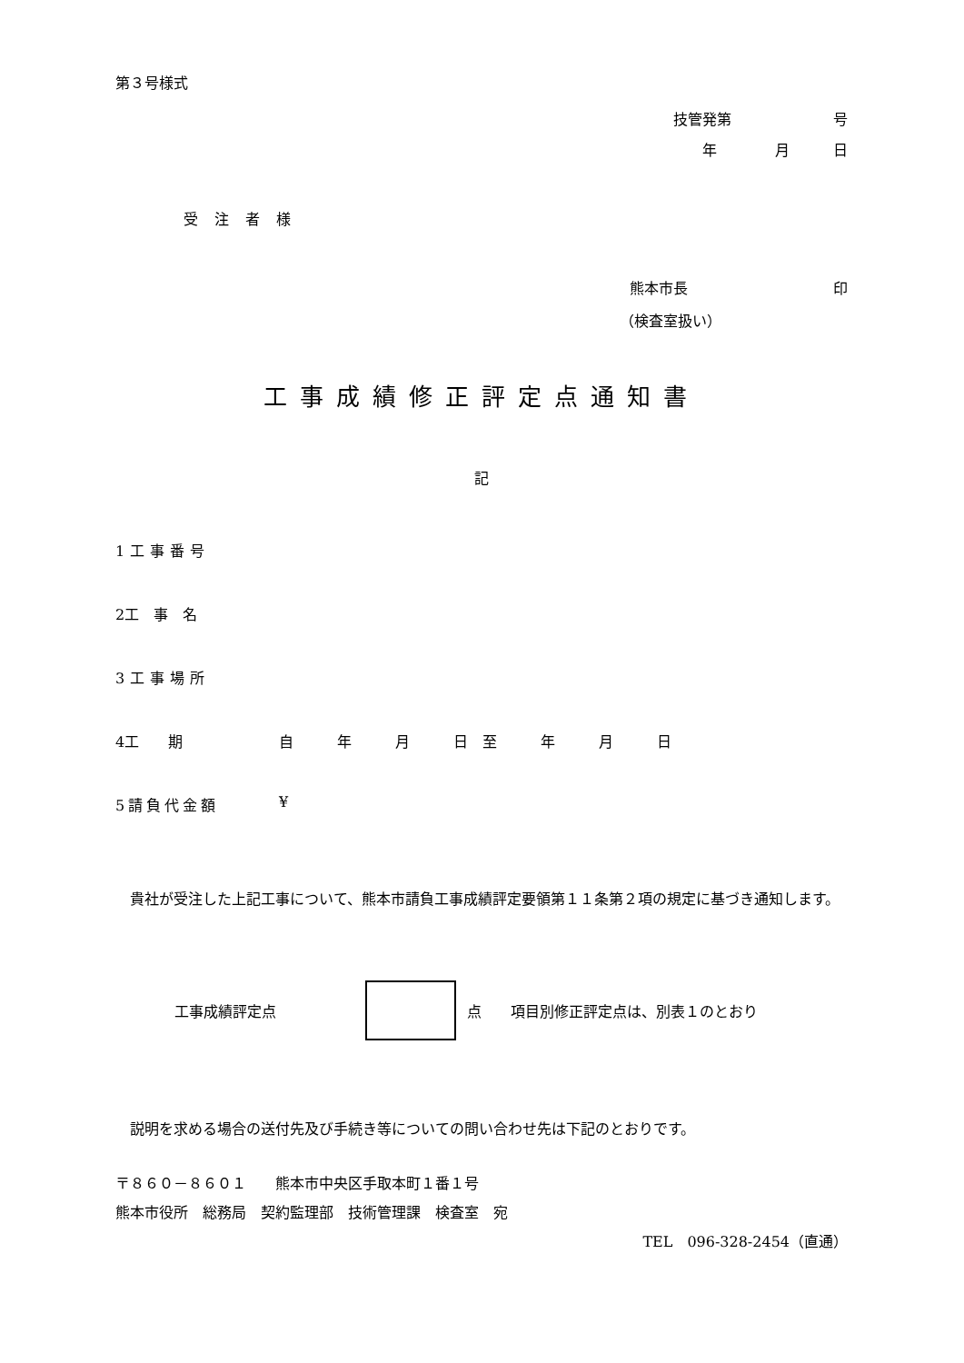第３号様式
技管発第　　　　　　　号
年　　　　月　　　日
受注者様
熊本市長　　　　　　　　　　印
（検査室扱い）
工事成績修正評定点通知書
記
1工事番号
2工　事　名
3工事場所
4工　　期 自　　　年　　　月　　　日　至　　　年　　　月　　　日
5請負代金額 ¥
　貴社が受注した上記工事について、熊本市請負工事成績評定要領第１１条第２項の規定に基づき通知します。
工事成績評定点 点　　項目別修正評定点は、別表１のとおり
　説明を求める場合の送付先及び手続き等についての問い合わせ先は下記のとおりです。
〒８６０－８６０１　　熊本市中央区手取本町１番１号
熊本市役所　総務局　契約監理部　技術管理課　検査室　宛
TEL　096-328-2454（直通）